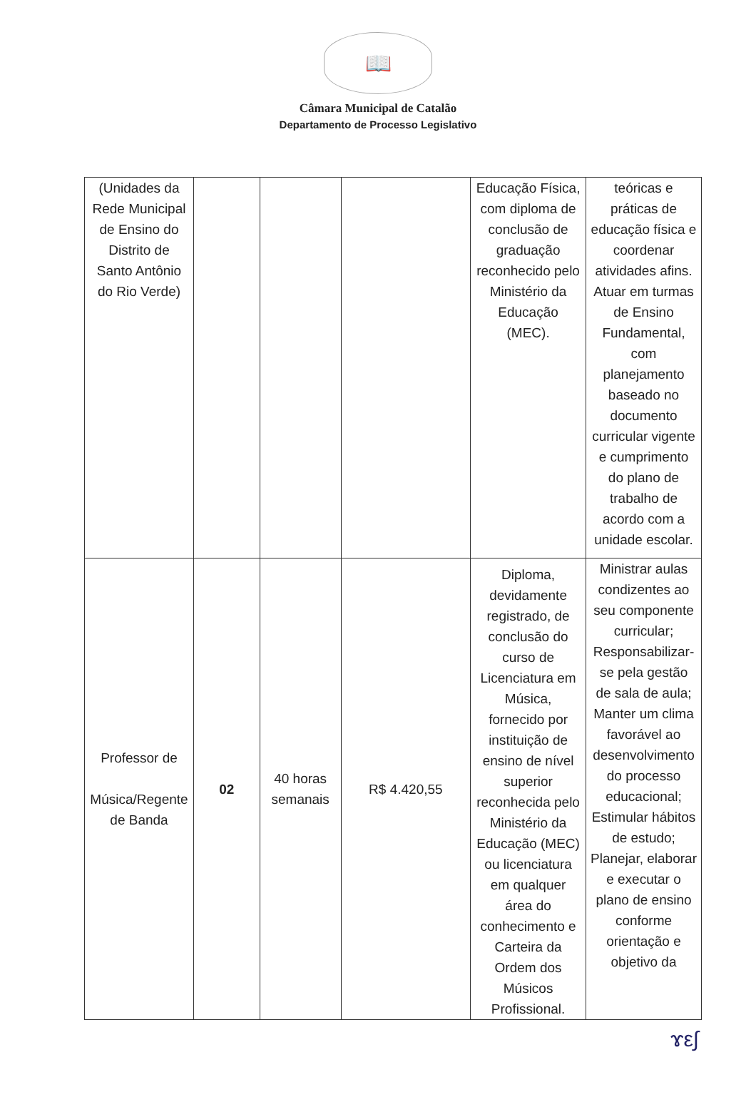📖
Câmara Municipal de Catalão
Departamento de Processo Legislativo
| (Unidades da Rede Municipal de Ensino do Distrito de Santo Antônio do Rio Verde) | | | | Educação Física, com diploma de conclusão de graduação reconhecido pelo Ministério da Educação (MEC). | teóricas e práticas de educação física e coordenar atividades afins. Atuar em turmas de Ensino Fundamental, com planejamento baseado no documento curricular vigente e cumprimento do plano de trabalho de acordo com a unidade escolar. |
| Professor de Música/Regente de Banda | 02 | 40 horas semanais | R$ 4.420,55 | Diploma, devidamente registrado, de conclusão do curso de Licenciatura em Música, fornecido por instituição de ensino de nível superior reconhecida pelo Ministério da Educação (MEC) ou licenciatura em qualquer área do conhecimento e Carteira da Ordem dos Músicos Profissional. | Ministrar aulas condizentes ao seu componente curricular; Responsabilizar-se pela gestão de sala de aula; Manter um clima favorável ao desenvolvimento do processo educacional; Estimular hábitos de estudo; Planejar, elaborar e executar o plano de ensino conforme orientação e objetivo da |
ɤε∫